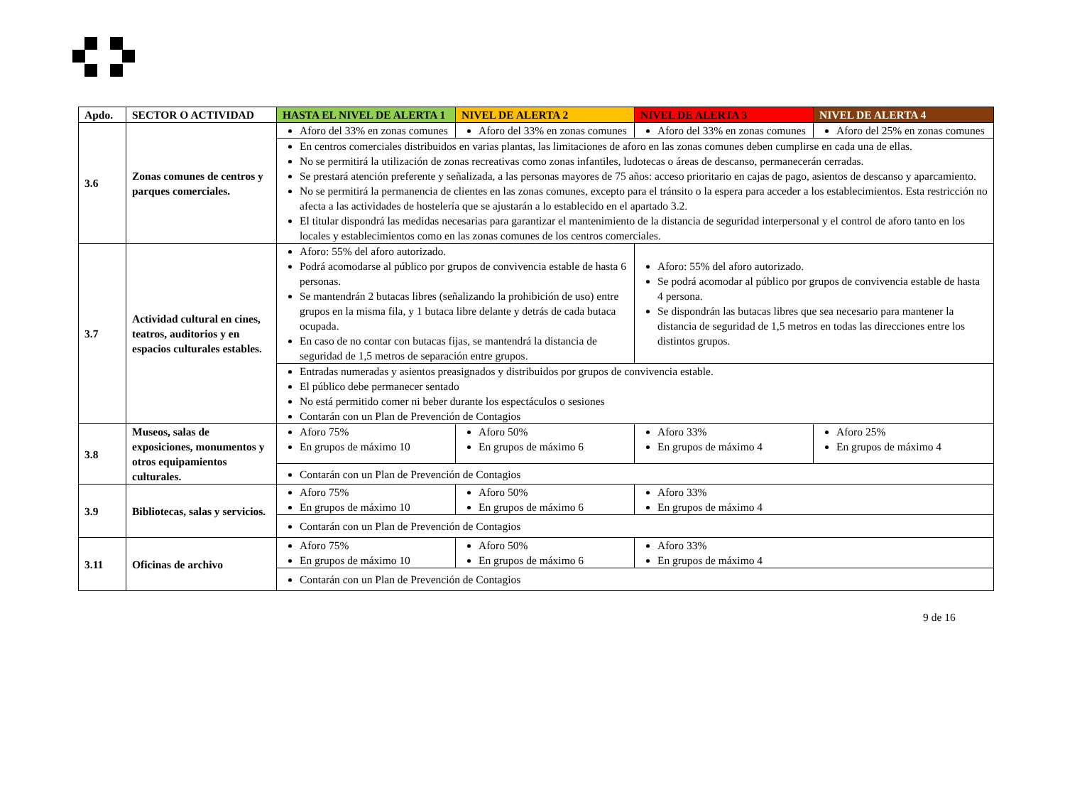| Apdo. | SECTOR O ACTIVIDAD | HASTA EL NIVEL DE ALERTA 1 | NIVEL DE ALERTA 2 | NIVEL DE ALERTA 3 | NIVEL DE ALERTA 4 |
| --- | --- | --- | --- | --- | --- |
| 3.6 | Zonas comunes de centros y parques comerciales. | Aforo del 33% en zonas comunes | Aforo del 33% en zonas comunes | Aforo del 33% en zonas comunes | Aforo del 25% en zonas comunes |
| | | En centros comerciales distribuidos en varias plantas, las limitaciones de aforo en las zonas comunes deben cumplirse en cada una de ellas. No se permitirá la utilización de zonas recreativas como zonas infantiles, ludotecas o áreas de descanso, permanecerán cerradas. Se prestará atención preferente y señalizada, a las personas mayores de 75 años: acceso prioritario en cajas de pago, asientos de descanso y aparcamiento. No se permitirá la permanencia de clientes en las zonas comunes, excepto para el tránsito o la espera para acceder a los establecimientos. Esta restricción no afecta a las actividades de hostelería que se ajustarán a lo establecido en el apartado 3.2. El titular dispondrá las medidas necesarias para garantizar el mantenimiento de la distancia de seguridad interpersonal y el control de aforo tanto en los locales y establecimientos como en las zonas comunes de los centros comerciales. | | | |
| 3.7 | Actividad cultural en cines, teatros, auditorios y en espacios culturales estables. | Aforo: 55% del aforo autorizado. Podrá acomodarse al público por grupos de convivencia estable de hasta 6 personas. Se mantendrán 2 butacas libres (señalizando la prohibición de uso) entre grupos en la misma fila, y 1 butaca libre delante y detrás de cada butaca ocupada. En caso de no contar con butacas fijas, se mantendrá la distancia de seguridad de 1,5 metros de separación entre grupos. | | Aforo: 55% del aforo autorizado. Se podrá acomodar al público por grupos de convivencia estable de hasta 4 persona. Se dispondrán las butacas libres que sea necesario para mantener la distancia de seguridad de 1,5 metros en todas las direcciones entre los distintos grupos. | |
| | | Entradas numeradas y asientos preasignados y distribuidos por grupos de convivencia estable. El público debe permanecer sentado No está permitido comer ni beber durante los espectáculos o sesiones Contarán con un Plan de Prevención de Contagios | | | |
| 3.8 | Museos, salas de exposiciones, monumentos y otros equipamientos culturales. | Aforo 75% En grupos de máximo 10 | Aforo 50% En grupos de máximo 6 | Aforo 33% En grupos de máximo 4 | Aforo 25% En grupos de máximo 4 |
| | | Contarán con un Plan de Prevención de Contagios | | | |
| 3.9 | Bibliotecas, salas y servicios. | Aforo 75% En grupos de máximo 10 | Aforo 50% En grupos de máximo 6 | Aforo 33% En grupos de máximo 4 | |
| | | Contarán con un Plan de Prevención de Contagios | | | |
| 3.11 | Oficinas de archivo | Aforo 75% En grupos de máximo 10 | Aforo 50% En grupos de máximo 6 | Aforo 33% En grupos de máximo 4 | |
| | | Contarán con un Plan de Prevención de Contagios | | | |
9 de 16